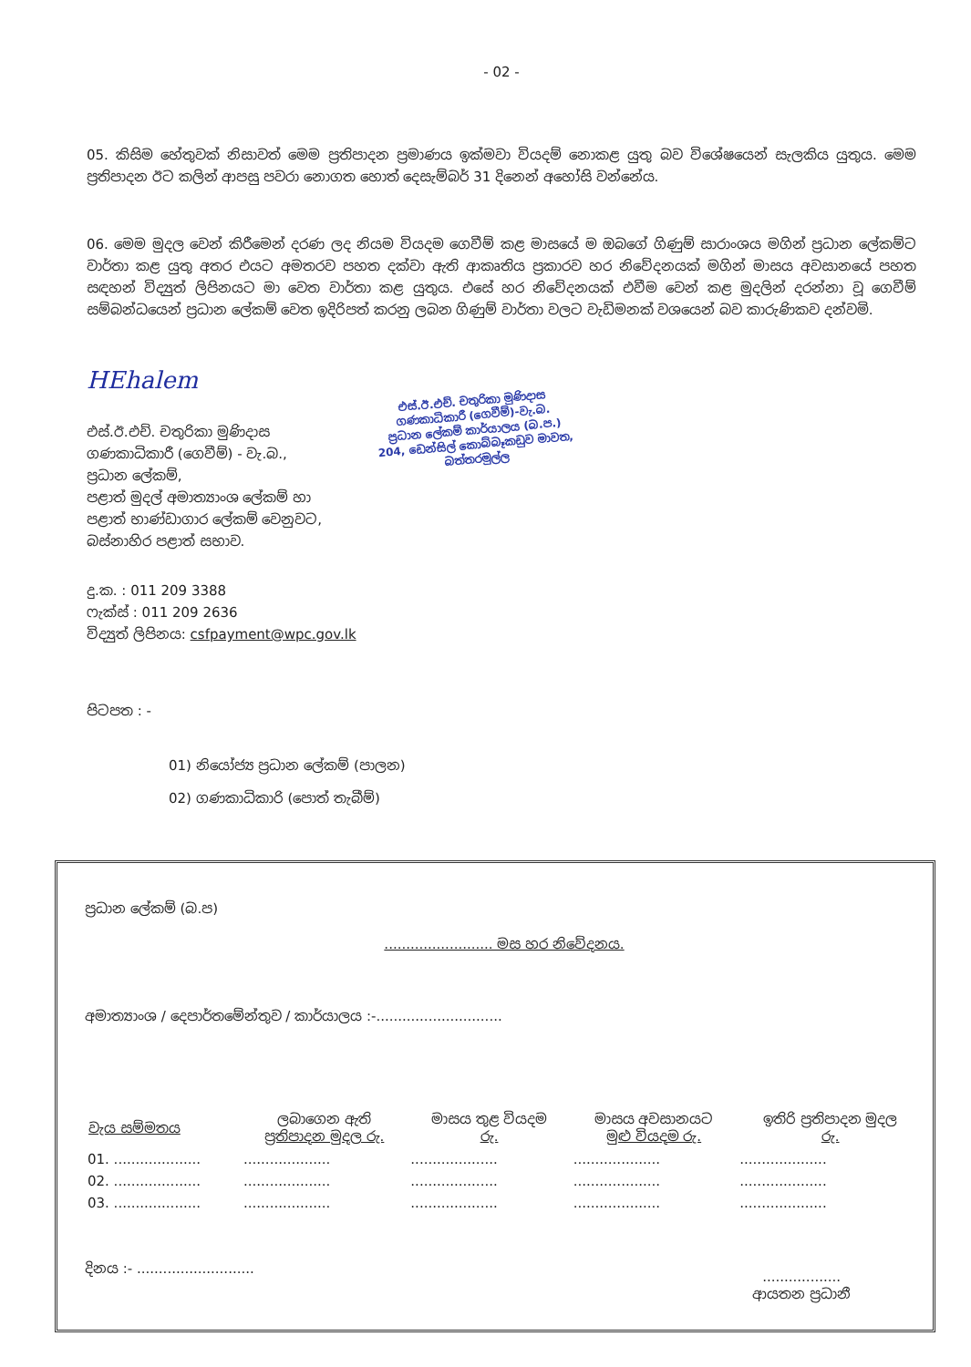- 02 -
05. කිසිම හේතුවක් නිසාවත් මෙම ප්‍රතිපාදන ප්‍රමාණය ඉක්මවා වියදම් නොකළ යුතු බව විශේෂයෙන් සැලකිය යුතුය. මෙම ප්‍රතිපාදන ඊට කලින් ආපසු පවරා නොගත හොත් දෙසැම්බර් 31 දිනෙන් අහෝසි වන්නේය.
06. මෙම මුදල වෙන් කිරීමෙන් දරණ ලද නියම වියදම ගෙවීම් කළ මාසයේ ම ඔබගේ ගිණුම් සාරාංශය මගින් ප්‍රධාන ලේකම්ට වාර්තා කළ යුතු අතර එයට අමතරව පහත දක්වා ඇති ආකෘතිය ප්‍රකාරව හර නිවේදනයක් මගින් මාසය අවසානයේ පහත සඳහන් විද්‍යුත් ලිපිනයට මා වෙත වාර්තා කළ යුතුය. එසේ හර නිවේදනයක් එවීම වෙන් කළ මුදලින් දරන්නා වූ ගෙවීම් සම්බන්ධයෙන් ප්‍රධාන ලේකම් වෙත ඉදිරිපත් කරනු ලබන ගිණුම් වාර්තා වලට වැඩිමනක් වශයෙන් බව කාරුණිකව දන්වමි.
HEhalem
එස්.ඊ.එච්. චතුරිකා මුණිදාස
ගණකාධිකාරී (ගෙවීම්) - වැ.බ.,
ප්‍රධාන ලේකම්,
පළාත් මුදල් අමාත්‍යාංශ ලේකම් හා
පළාත් භාණ්ඩාගාර ලේකම් වෙනුවට,
බස්නාහිර පළාත් සභාව.
එස්.ඊ.එච්. චතුරිකා මුණිදාස
ගණකාධිකාරී (ගෙවීම්)-වැ.බ.
ප්‍රධාන ලේකම් කාර්යාලය (බ.ප.)
204, ඩෙන්සිල් කොබ්බෑකඩුව මාවත,
බත්තරමුල්ල
දු.ක. : 011 209 3388
ෆැක්ස් : 011 209 2636
විද්‍යුත් ලිපිනය: csfpayment@wpc.gov.lk
පිටපත : -
01) නියෝජ්‍ය ප්‍රධාන ලේකම් (පාලන)
02) ගණකාධිකාරි (පොත් තැබීම්)
ප්‍රධාන ලේකම් (බ.ප)
......................... මස හර නිවේදනය.
අමාත්‍යාංශ / දෙපාර්තමේන්තුව / කාර්යාලය :-.............................
| වැය සම්මතය | ලබාගෙන ඇති ප්‍රතිපාදන මුදල රු. | මාසය තුළ වියදම රු. | මාසය අවසානයට මුළු වියදම රු. | ඉතිරි ප්‍රතිපාදන මුදල රු. |
| --- | --- | --- | --- | --- |
| 01. .................... | .................... | .................... | .................... | .................... |
| 02. .................... | .................... | .................... | .................... | .................... |
| 03. .................... | .................... | .................... | .................... | .................... |
දිනය :- ...........................
..................
ආයතන ප්‍රධානී